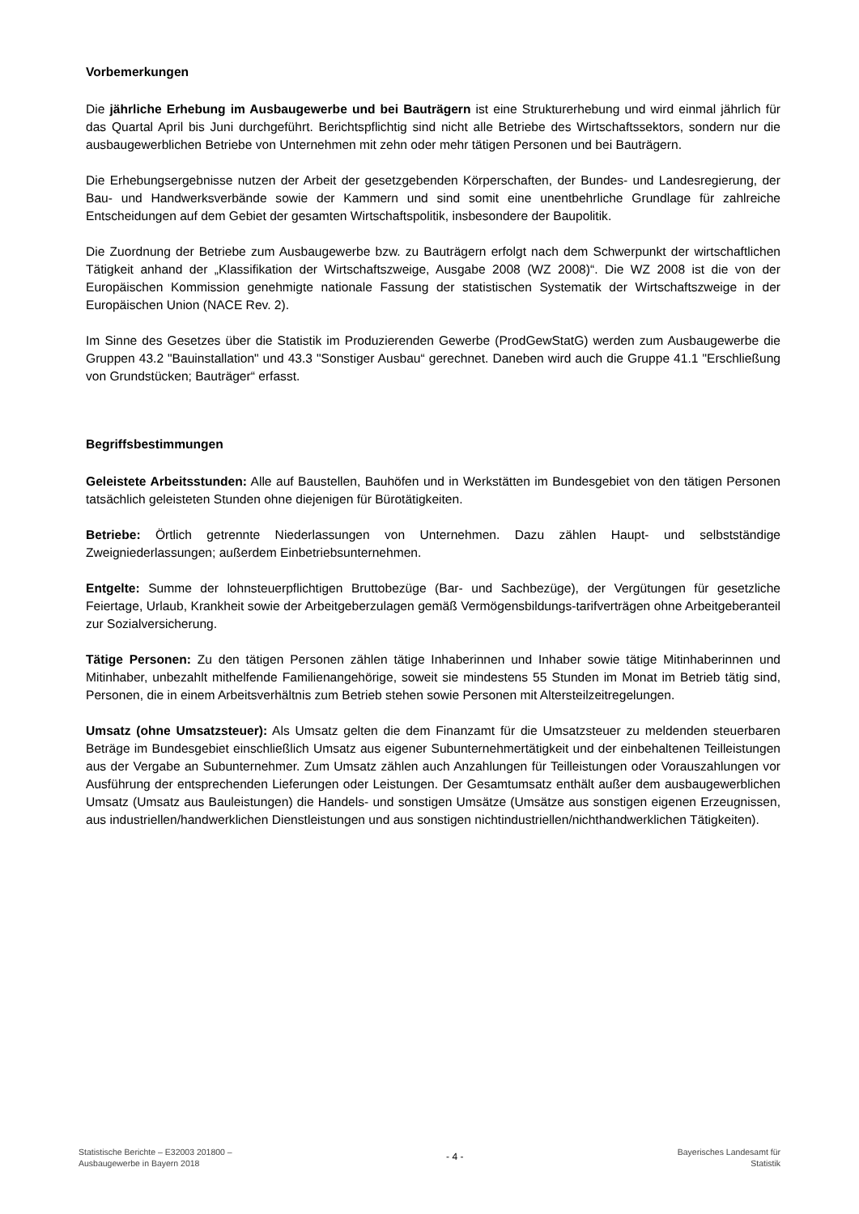Vorbemerkungen
Die jährliche Erhebung im Ausbaugewerbe und bei Bauträgern ist eine Strukturerhebung und wird einmal jährlich für das Quartal April bis Juni durchgeführt. Berichtspflichtig sind nicht alle Betriebe des Wirtschaftssektors, sondern nur die ausbaugewerblichen Betriebe von Unternehmen mit zehn oder mehr tätigen Personen und bei Bauträgern.
Die Erhebungsergebnisse nutzen der Arbeit der gesetzgebenden Körperschaften, der Bundes- und Landesregierung, der Bau- und Handwerksverbände sowie der Kammern und sind somit eine unentbehrliche Grundlage für zahlreiche Entscheidungen auf dem Gebiet der gesamten Wirtschaftspolitik, insbesondere der Baupolitik.
Die Zuordnung der Betriebe zum Ausbaugewerbe bzw. zu Bauträgern erfolgt nach dem Schwerpunkt der wirtschaftlichen Tätigkeit anhand der „Klassifikation der Wirtschaftszweige, Ausgabe 2008 (WZ 2008)“. Die WZ 2008 ist die von der Europäischen Kommission genehmigte nationale Fassung der statistischen Systematik der Wirtschaftszweige in der Europäischen Union (NACE Rev. 2).
Im Sinne des Gesetzes über die Statistik im Produzierenden Gewerbe (ProdGewStatG) werden zum Ausbaugewerbe die Gruppen 43.2 "Bauinstallation" und 43.3 "Sonstiger Ausbau“ gerechnet. Daneben wird auch die Gruppe 41.1 "Erschließung von Grundstücken; Bauträger“ erfasst.
Begriffsbestimmungen
Geleistete Arbeitsstunden: Alle auf Baustellen, Bauhöfen und in Werkstätten im Bundesgebiet von den tätigen Personen tatsächlich geleisteten Stunden ohne diejenigen für Bürotätigkeiten.
Betriebe: Örtlich getrennte Niederlassungen von Unternehmen. Dazu zählen Haupt- und selbstständige Zweigniederlassungen; außerdem Einbetriebsunternehmen.
Entgelte: Summe der lohnsteuerpflichtigen Bruttobezüge (Bar- und Sachbezüge), der Vergütungen für gesetzliche Feiertage, Urlaub, Krankheit sowie der Arbeitgeberzulagen gemäß Vermögensbildungs-tarifverträgen ohne Arbeitgeberanteil zur Sozialversicherung.
Tätige Personen: Zu den tätigen Personen zählen tätige Inhaberinnen und Inhaber sowie tätige Mitinhaberinnen und Mitinhaber, unbezahlt mithelfende Familienangehörige, soweit sie mindestens 55 Stunden im Monat im Betrieb tätig sind, Personen, die in einem Arbeitsverhältnis zum Betrieb stehen sowie Personen mit Altersteilzeitregelungen.
Umsatz (ohne Umsatzsteuer): Als Umsatz gelten die dem Finanzamt für die Umsatzsteuer zu meldenden steuerbaren Beträge im Bundesgebiet einschließlich Umsatz aus eigener Subunternehmertätigkeit und der einbehaltenen Teilleistungen aus der Vergabe an Subunternehmer. Zum Umsatz zählen auch Anzahlungen für Teilleistungen oder Vorauszahlungen vor Ausführung der entsprechenden Lieferungen oder Leistungen. Der Gesamtumsatz enthält außer dem ausbaugewerblichen Umsatz (Umsatz aus Bauleistungen) die Handels- und sonstigen Umsätze (Umsätze aus sonstigen eigenen Erzeugnissen, aus industriellen/handwerklichen Dienstleistungen und aus sonstigen nichtindustriellen/nichthandwerklichen Tätigkeiten).
Statistische Berichte – E32003 201800 –
Ausbaugewerbe in Bayern 2018
- 4 -
Bayerisches Landesamt für
Statistik